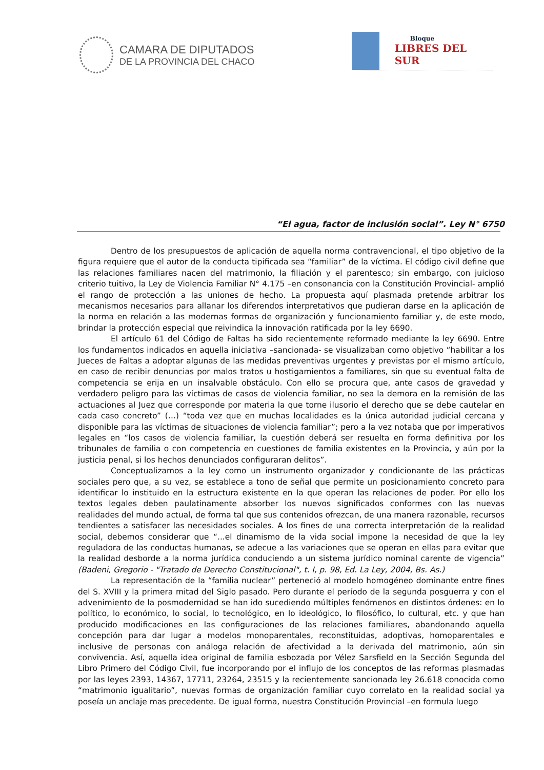CAMARA DE DIPUTADOS
DE LA PROVINCIA DEL CHACO
Bloque
LIBRES DEL SUR
“El agua, factor de inclusión social”. Ley N° 6750
Dentro de los presupuestos de aplicación de aquella norma contravencional, el tipo objetivo de la figura requiere que el autor de la conducta tipificada sea “familiar” de la víctima. El código civil define que las relaciones familiares nacen del matrimonio, la filiación y el parentesco; sin embargo, con juicioso criterio tuitivo, la Ley de Violencia Familiar N° 4.175 –en consonancia con la Constitución Provincial- amplió el rango de protección a las uniones de hecho. La propuesta aquí plasmada pretende arbitrar los mecanismos necesarios para allanar los diferendos interpretativos que pudieran darse en la aplicación de la norma en relación a las modernas formas de organización y funcionamiento familiar y, de este modo, brindar la protección especial que reivindica la innovación ratificada por la ley 6690.
El artículo 61 del Código de Faltas ha sido recientemente reformado mediante la ley 6690. Entre los fundamentos indicados en aquella iniciativa –sancionada- se visualizaban como objetivo “habilitar a los Jueces de Faltas a adoptar algunas de las medidas preventivas urgentes y previstas por el mismo artículo, en caso de recibir denuncias por malos tratos u hostigamientos a familiares, sin que su eventual falta de competencia se erija en un insalvable obstáculo. Con ello se procura que, ante casos de gravedad y verdadero peligro para las víctimas de casos de violencia familiar, no sea la demora en la remisión de las actuaciones al Juez que corresponde por materia la que torne ilusorio el derecho que se debe cautelar en cada caso concreto” (…) “toda vez que en muchas localidades es la única autoridad judicial cercana y disponible para las víctimas de situaciones de violencia familiar”; pero a la vez notaba que por imperativos legales en “los casos de violencia familiar, la cuestión deberá ser resuelta en forma definitiva por los tribunales de familia o con competencia en cuestiones de familia existentes en la Provincia, y aún por la justicia penal, si los hechos denunciados configuraran delitos”.
Conceptualizamos a la ley como un instrumento organizador y condicionante de las prácticas sociales pero que, a su vez, se establece a tono de señal que permite un posicionamiento concreto para identificar lo instituido en la estructura existente en la que operan las relaciones de poder. Por ello los textos legales deben paulatinamente absorber los nuevos significados conformes con las nuevas realidades del mundo actual, de forma tal que sus contenidos ofrezcan, de una manera razonable, recursos tendientes a satisfacer las necesidades sociales. A los fines de una correcta interpretación de la realidad social, debemos considerar que “...el dinamismo de la vida social impone la necesidad de que la ley reguladora de las conductas humanas, se adecue a las variaciones que se operan en ellas para evitar que la realidad desborde a la norma jurídica conduciendo a un sistema jurídico nominal carente de vigencia” (Badeni, Gregorio - "Tratado de Derecho Constitucional", t. I, p. 98, Ed. La Ley, 2004, Bs. As.)
La representación de la “familia nuclear” perteneció al modelo homogéneo dominante entre fines del S. XVIII y la primera mitad del Siglo pasado. Pero durante el período de la segunda posguerra y con el advenimiento de la posmodernidad se han ido sucediendo múltiples fenómenos en distintos órdenes: en lo político, lo económico, lo social, lo tecnológico, en lo ideológico, lo filosófico, lo cultural, etc. y que han producido modificaciones en las configuraciones de las relaciones familiares, abandonando aquella concepción para dar lugar a modelos monoparentales, reconstituidas, adoptivas, homoparentales e inclusive de personas con análoga relación de afectividad a la derivada del matrimonio, aún sin convivencia. Así, aquella idea original de familia esbozada por Vélez Sarsfield en la Sección Segunda del Libro Primero del Código Civil, fue incorporando por el influjo de los conceptos de las reformas plasmadas por las leyes 2393, 14367, 17711, 23264, 23515 y la recientemente sancionada ley 26.618 conocida como “matrimonio igualitario”, nuevas formas de organización familiar cuyo correlato en la realidad social ya poseía un anclaje mas precedente. De igual forma, nuestra Constitución Provincial –en formula luego